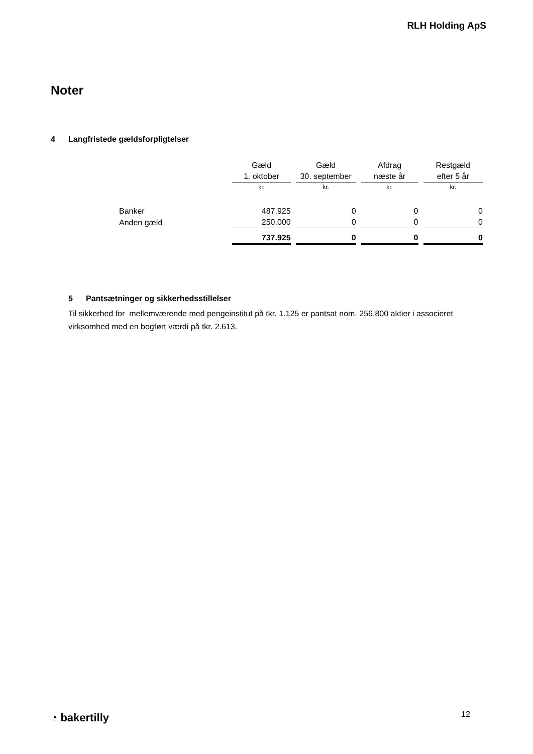RLH Holding ApS
Noter
4 Langfristede gældsforpligtelser
| | Gæld | Gæld | Afdrag | Restgæld |
| --- | --- | --- | --- | --- |
| | 1. oktober | 30. september | næste år | efter 5 år |
| | kr. | kr. | kr. | kr. |
| Banker | 487.925 | 0 | 0 | 0 |
| Anden gæld | 250.000 | 0 | 0 | 0 |
| | 737.925 | 0 | 0 | 0 |
5 Pantsætninger og sikkerhedsstillelser
Til sikkerhed for mellemværende med pengeinstitut på tkr. 1.125 er pantsat nom. 256.800 aktier i associeret virksomhed med en bogført værdi på tkr. 2.613.
◔ bakertilly 12